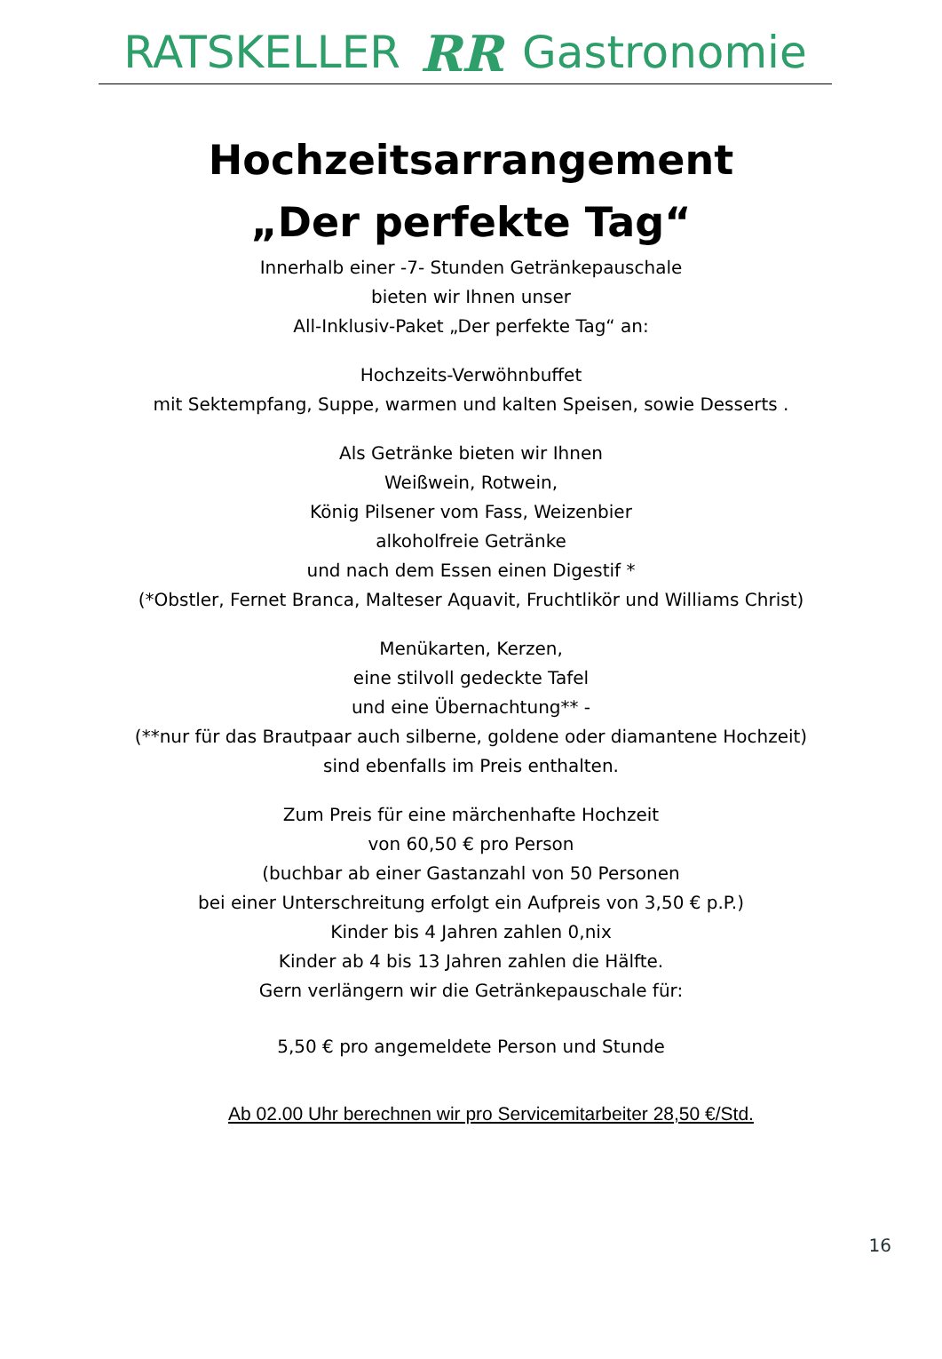RATSKELLER RR Gastronomie
Hochzeitsarrangement
„Der perfekte Tag“
Innerhalb einer -7- Stunden Getränkepauschale
bieten wir Ihnen unser
All-Inklusiv-Paket „Der perfekte Tag“ an:
Hochzeits-Verwöhnbuffet
mit Sektempfang, Suppe, warmen und kalten Speisen, sowie Desserts .
Als Getränke bieten wir Ihnen
Weißwein, Rotwein,
König Pilsener vom Fass, Weizenbier
alkoholfreie Getränke
und nach dem Essen einen Digestif *
(*Obstler, Fernet Branca, Malteser Aquavit, Fruchtlikör und Williams Christ)
Menükarten, Kerzen,
eine stilvoll gedeckte Tafel
und eine Übernachtung** -
(**nur für das Brautpaar auch silberne, goldene oder diamantene Hochzeit)
sind ebenfalls im Preis enthalten.
Zum Preis für eine märchenhafte Hochzeit
von 60,50 € pro Person
(buchbar ab einer Gastanzahl von 50 Personen
bei einer Unterschreitung erfolgt ein Aufpreis von 3,50 € p.P.)
Kinder bis 4 Jahren zahlen 0,nix
Kinder ab 4 bis 13 Jahren zahlen die Hälfte.
Gern verlängern wir die Getränkepauschale für:
5,50 € pro angemeldete Person und Stunde
Ab 02.00 Uhr berechnen wir pro Servicemitarbeiter 28,50 €/Std.
16